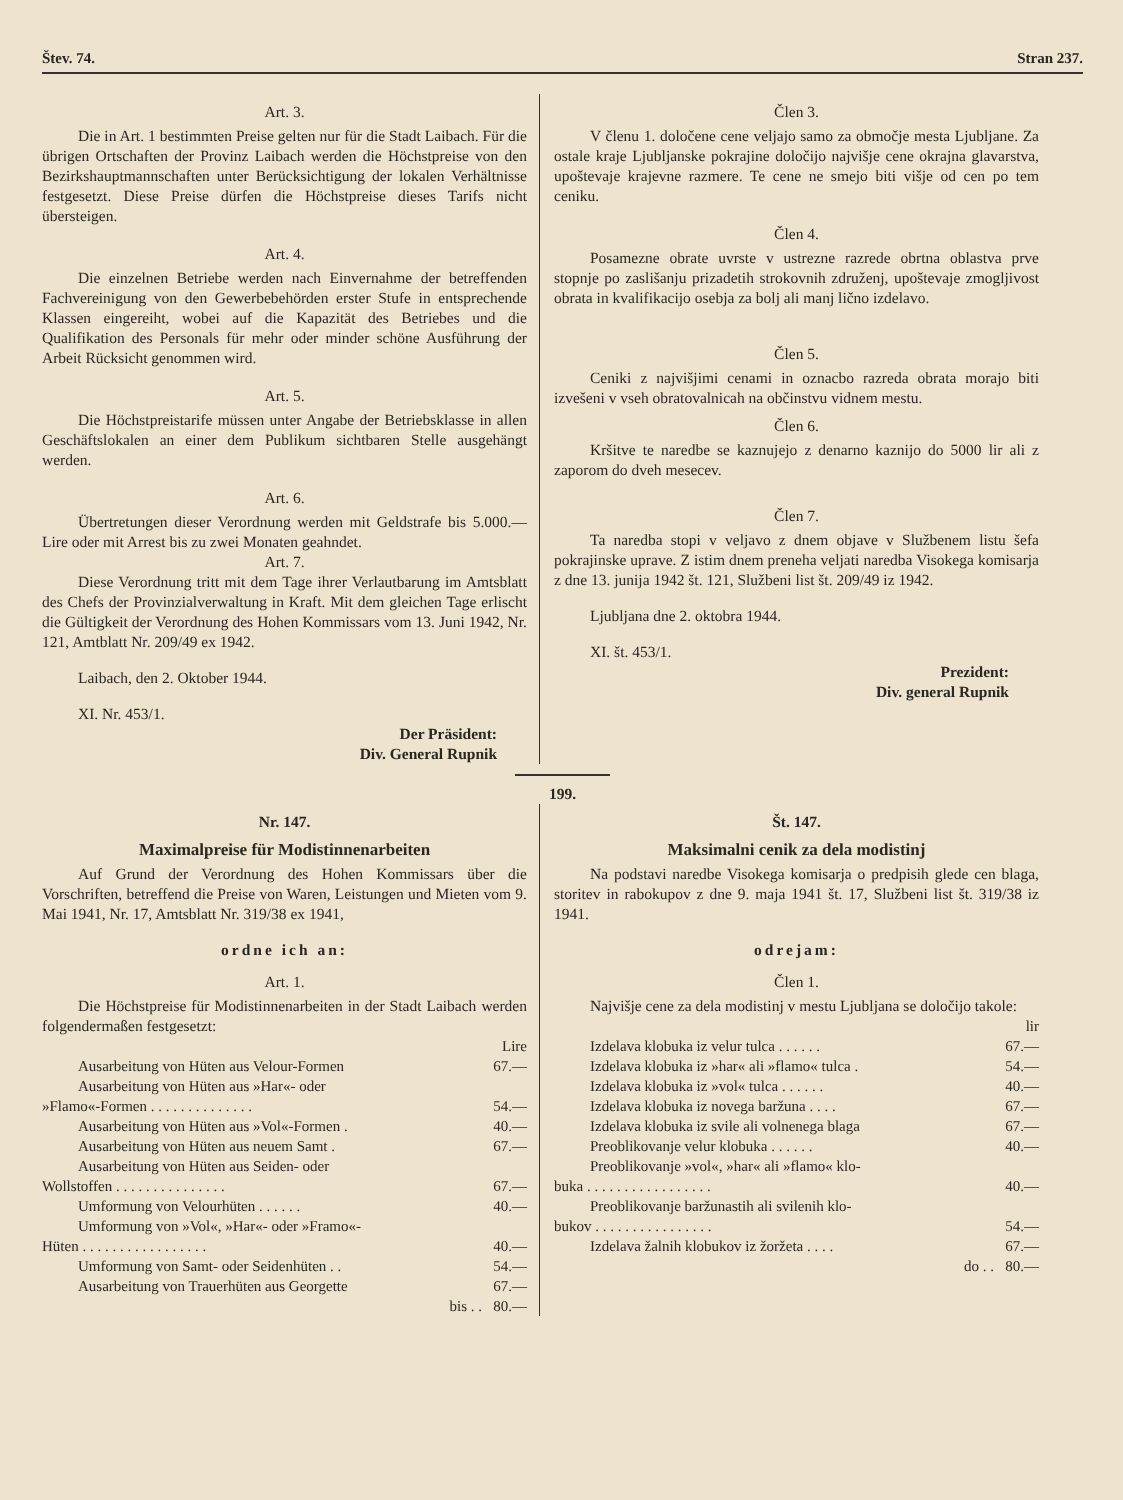Štev. 74. Stran 237.
Art. 3.
Die in Art. 1 bestimmten Preise gelten nur für die Stadt Laibach. Für die übrigen Ortschaften der Provinz Laibach werden die Höchstpreise von den Bezirkshauptmannschaften unter Berücksichtigung der lokalen Verhältnisse festgesetzt. Diese Preise dürfen die Höchstpreise dieses Tarifs nicht übersteigen.
Art. 4.
Die einzelnen Betriebe werden nach Einvernahme der betreffenden Fachvereinigung von den Gewerbebehörden erster Stufe in entsprechende Klassen eingereiht, wobei auf die Kapazität des Betriebes und die Qualifikation des Personals für mehr oder minder schöne Ausführung der Arbeit Rücksicht genommen wird.
Art. 5.
Die Höchstpreistarife müssen unter Angabe der Betriebsklasse in allen Geschäftslokalen an einer dem Publikum sichtbaren Stelle ausgehängt werden.
Art. 6.
Übertretungen dieser Verordnung werden mit Geldstrafe bis 5.000.— Lire oder mit Arrest bis zu zwei Monaten geahndet.
Art. 7.
Diese Verordnung tritt mit dem Tage ihrer Verlautbarung im Amtsblatt des Chefs der Provinzialverwaltung in Kraft. Mit dem gleichen Tage erlischt die Gültigkeit der Verordnung des Hohen Kommissars vom 13. Juni 1942, Nr. 121, Amtblatt Nr. 209/49 ex 1942.
Laibach, den 2. Oktober 1944.
XI. Nr. 453/1.
Der Präsident:
Div. General Rupnik
Člen 3.
V členu 1. določene cene veljajo samo za območje mesta Ljubljane. Za ostale kraje Ljubljanske pokrajine določijo najvišje cene okrajna glavarstva, upoštevaje krajevne razmere. Te cene ne smejo biti višje od cen po tem ceniku.
Člen 4.
Posamezne obrate uvrste v ustrezne razrede obrtna oblastva prve stopnje po zaslišanju prizadetih strokovnih združenj, upoštevaje zmogljivost obrata in kvalifikacijo osebja za bolj ali manj lično izdelavo.
Člen 5.
Ceniki z najvišjimi cenami in oznacbo razreda obrata morajo biti izvešeni v vseh obratovalnicah na občinstvu vidnem mestu.
Člen 6.
Kršitve te naredbe se kaznujejo z denarno kaznijo do 5000 lir ali z zaporom do dveh mesecev.
Člen 7.
Ta naredba stopi v veljavo z dnem objave v Službenem listu šefa pokrajinske uprave. Z istim dnem preneha veljati naredba Visokega komisarja z dne 13. junija 1942 št. 121, Službeni list št. 209/49 iz 1942.
Ljubljana dne 2. oktobra 1944.
XI. št. 453/1.
Prezident:
Div. general Rupnik
199.
Nr. 147.
Maximalpreise für Modistinnenarbeiten
Auf Grund der Verordnung des Hohen Kommissars über die Vorschriften, betreffend die Preise von Waren, Leistungen und Mieten vom 9. Mai 1941, Nr. 17, Amtsblatt Nr. 319/38 ex 1941,
ordne ich an:
Art. 1.
Die Höchstpreise für Modistinnenarbeiten in der Stadt Laibach werden folgendermaßen festgesetzt:
| | Lire |
| Ausarbeitung von Hüten aus Velour-Formen | 67.— |
| Ausarbeitung von Hüten aus »Har«- oder »Flamo«-Formen . . . . . . . . . . . . . . | 54.— |
| Ausarbeitung von Hüten aus »Vol«-Formen . | 40.— |
| Ausarbeitung von Hüten aus neuem Samt . | 67.— |
| Ausarbeitung von Hüten aus Seiden- oder Wollstoffen . . . . . . . . . . . . . . . | 67.— |
| Umformung von Velourhüten . . . . . . | 40.— |
| Umformung von »Vol«, »Har«- oder »Framo«- Hüten . . . . . . . . . . . . . . . . . | 40.— |
| Umformung von Samt- oder Seidenhüten . . | 54.— |
| Ausarbeitung von Trauerhüten aus Georgette | 67.— |
| bis . . | 80.— |
Št. 147.
Maksimalni cenik za dela modistinj
Na podstavi naredbe Visokega komisarja o predpisih glede cen blaga, storitev in rabokupov z dne 9. maja 1941 št. 17, Službeni list št. 319/38 iz 1941.
odrejam:
Člen 1.
Najvišje cene za dela modistinj v mestu Ljubljana se določijo takole:
| | lir |
| Izdelava klobuka iz velur tulca . . . . . . | 67.— |
| Izdelava klobuka iz »har« ali »flamo« tulca . | 54.— |
| Izdelava klobuka iz »vol« tulca . . . . . . | 40.— |
| Izdelava klobuka iz novega baržuna . . . . | 67.— |
| Izdelava klobuka iz svile ali volnenega blaga | 67.— |
| Preoblikovanje velur klobuka . . . . . . | 40.— |
| Preoblikovanje »vol«, »har« ali »flamo« klo- buka . . . . . . . . . . . . . . . . . | 40.— |
| Preoblikovanje baržunastih ali svilenih klo- bukov . . . . . . . . . . . . . . . . | 54.— |
| Izdelava žalnih klobukov iz žoržeta . . . . | 67.— |
| do . . | 80.— |